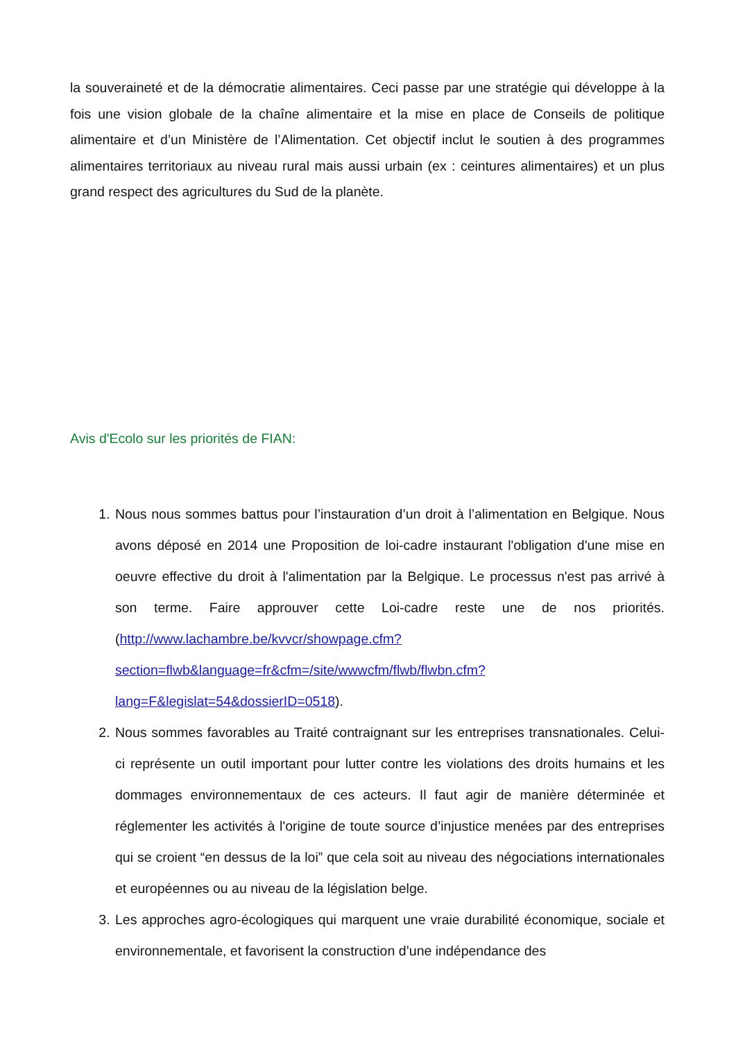la souveraineté et de la démocratie alimentaires. Ceci passe par une stratégie qui développe à la fois une vision globale de la chaîne alimentaire et la mise en place de Conseils de politique alimentaire et d’un Ministère de l’Alimentation. Cet objectif inclut le soutien à des programmes alimentaires territoriaux au niveau rural mais aussi urbain (ex : ceintures alimentaires) et un plus grand respect des agricultures du Sud de la planète.
Avis d'Ecolo sur les priorités de FIAN:
1. Nous nous sommes battus pour l’instauration d’un droit à l’alimentation en Belgique. Nous avons déposé en 2014 une Proposition de loi-cadre instaurant l'obligation d'une mise en oeuvre effective du droit à l'alimentation par la Belgique. Le processus n'est pas arrivé à son terme. Faire approuver cette Loi-cadre reste une de nos priorités. (http://www.lachambre.be/kvvcr/showpage.cfm?
section=flwb&language=fr&cfm=/site/wwwcfm/flwb/flwbn.cfm?
lang=F&legislat=54&dossierID=0518).
2. Nous sommes favorables au Traité contraignant sur les entreprises transnationales. Celui-ci représente un outil important pour lutter contre les violations des droits humains et les dommages environnementaux de ces acteurs. Il faut agir de manière déterminée et réglementer les activités à l'origine de toute source d’injustice menées par des entreprises qui se croient “en dessus de la loi” que cela soit au niveau des négociations internationales et européennes ou au niveau de la législation belge.
3. Les approches agro-écologiques qui marquent une vraie durabilité économique, sociale et environnementale, et favorisent la construction d’une indépendance des